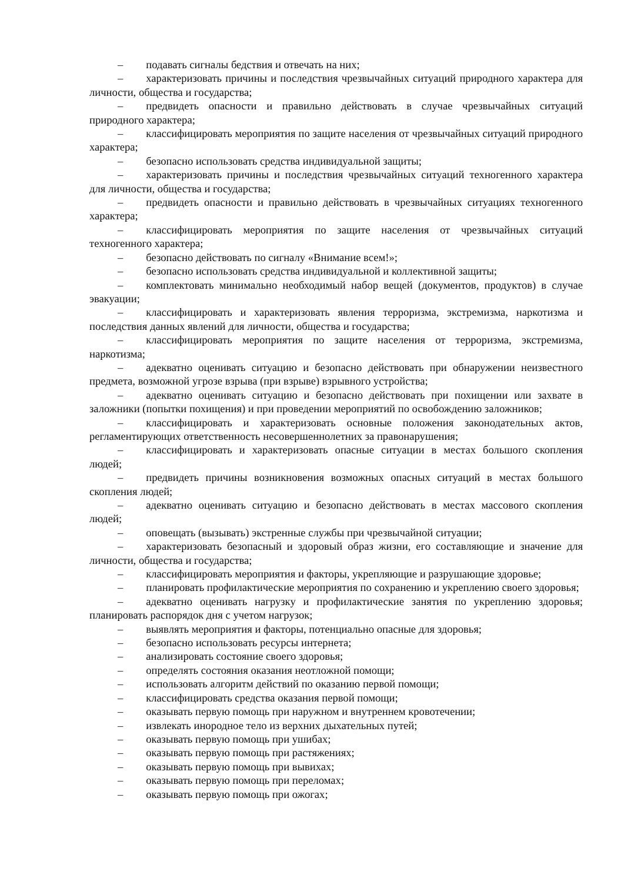– подавать сигналы бедствия и отвечать на них;
– характеризовать причины и последствия чрезвычайных ситуаций природного характера для личности, общества и государства;
– предвидеть опасности и правильно действовать в случае чрезвычайных ситуаций природного характера;
– классифицировать мероприятия по защите населения от чрезвычайных ситуаций природного характера;
– безопасно использовать средства индивидуальной защиты;
– характеризовать причины и последствия чрезвычайных ситуаций техногенного характера для личности, общества и государства;
– предвидеть опасности и правильно действовать в чрезвычайных ситуациях техногенного характера;
– классифицировать мероприятия по защите населения от чрезвычайных ситуаций техногенного характера;
– безопасно действовать по сигналу «Внимание всем!»;
– безопасно использовать средства индивидуальной и коллективной защиты;
– комплектовать минимально необходимый набор вещей (документов, продуктов) в случае эвакуации;
– классифицировать и характеризовать явления терроризма, экстремизма, наркотизма и последствия данных явлений для личности, общества и государства;
– классифицировать мероприятия по защите населения от терроризма, экстремизма, наркотизма;
– адекватно оценивать ситуацию и безопасно действовать при обнаружении неизвестного предмета, возможной угрозе взрыва (при взрыве) взрывного устройства;
– адекватно оценивать ситуацию и безопасно действовать при похищении или захвате в заложники (попытки похищения) и при проведении мероприятий по освобождению заложников;
– классифицировать и характеризовать основные положения законодательных актов, регламентирующих ответственность несовершеннолетних за правонарушения;
– классифицировать и характеризовать опасные ситуации в местах большого скопления людей;
– предвидеть причины возникновения возможных опасных ситуаций в местах большого скопления людей;
– адекватно оценивать ситуацию и безопасно действовать в местах массового скопления людей;
– оповещать (вызывать) экстренные службы при чрезвычайной ситуации;
– характеризовать безопасный и здоровый образ жизни, его составляющие и значение для личности, общества и государства;
– классифицировать мероприятия и факторы, укрепляющие и разрушающие здоровье;
– планировать профилактические мероприятия по сохранению и укреплению своего здоровья;
– адекватно оценивать нагрузку и профилактические занятия по укреплению здоровья; планировать распорядок дня с учетом нагрузок;
– выявлять мероприятия и факторы, потенциально опасные для здоровья;
– безопасно использовать ресурсы интернета;
– анализировать состояние своего здоровья;
– определять состояния оказания неотложной помощи;
– использовать алгоритм действий по оказанию первой помощи;
– классифицировать средства оказания первой помощи;
– оказывать первую помощь при наружном и внутреннем кровотечении;
– извлекать инородное тело из верхних дыхательных путей;
– оказывать первую помощь при ушибах;
– оказывать первую помощь при растяжениях;
– оказывать первую помощь при вывихах;
– оказывать первую помощь при переломах;
– оказывать первую помощь при ожогах;